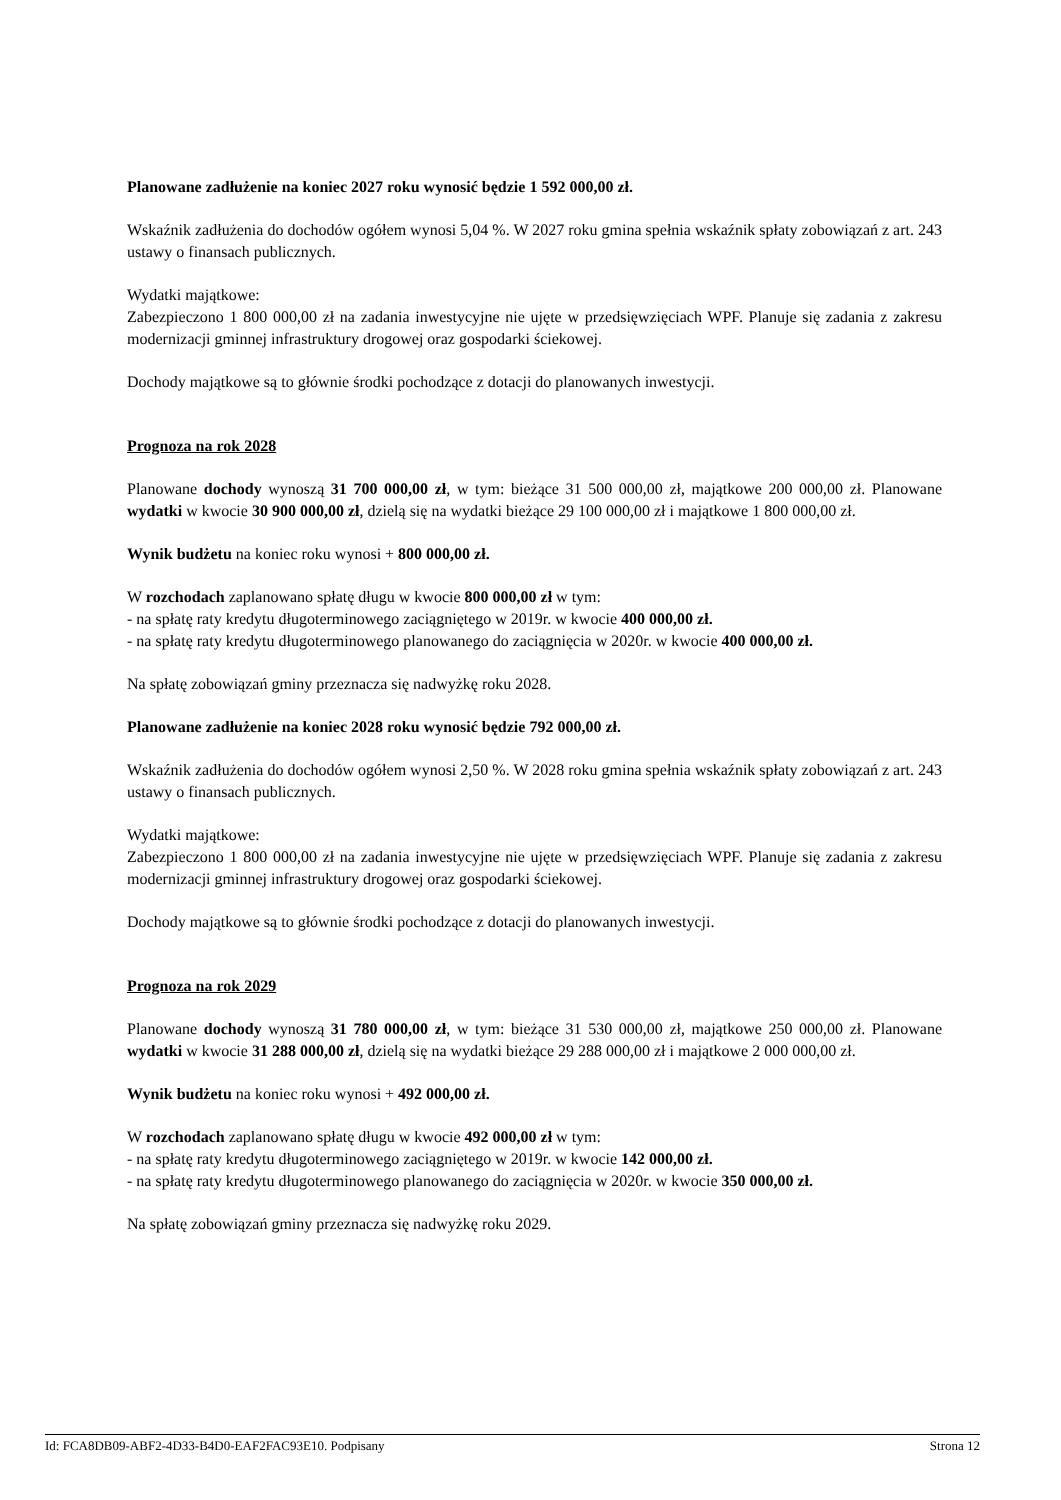Planowane zadłużenie na koniec 2027 roku wynosić będzie 1 592 000,00 zł.
Wskaźnik zadłużenia do dochodów ogółem wynosi 5,04 %. W 2027 roku gmina spełnia wskaźnik spłaty zobowiązań z art. 243 ustawy o finansach publicznych.
Wydatki majątkowe:
Zabezpieczono 1 800 000,00 zł na zadania inwestycyjne nie ujęte w przedsięwzięciach WPF. Planuje się zadania z zakresu modernizacji gminnej infrastruktury drogowej oraz gospodarki ściekowej.
Dochody majątkowe są to głównie środki pochodzące z dotacji do planowanych inwestycji.
Prognoza na rok 2028
Planowane dochody wynoszą 31 700 000,00 zł, w tym: bieżące 31 500 000,00 zł, majątkowe 200 000,00 zł. Planowane wydatki w kwocie 30 900 000,00 zł, dzielą się na wydatki bieżące 29 100 000,00 zł i majątkowe 1 800 000,00 zł.
Wynik budżetu na koniec roku wynosi + 800 000,00 zł.
W rozchodach zaplanowano spłatę długu w kwocie 800 000,00 zł w tym:
- na spłatę raty kredytu długoterminowego zaciągniętego w 2019r. w kwocie 400 000,00 zł.
- na spłatę raty kredytu długoterminowego planowanego do zaciągnięcia w 2020r. w kwocie 400 000,00 zł.
Na spłatę zobowiązań gminy przeznacza się nadwyżkę roku 2028.
Planowane zadłużenie na koniec 2028 roku wynosić będzie 792 000,00 zł.
Wskaźnik zadłużenia do dochodów ogółem wynosi 2,50 %. W 2028 roku gmina spełnia wskaźnik spłaty zobowiązań z art. 243 ustawy o finansach publicznych.
Wydatki majątkowe:
Zabezpieczono 1 800 000,00 zł na zadania inwestycyjne nie ujęte w przedsięwzięciach WPF. Planuje się zadania z zakresu modernizacji gminnej infrastruktury drogowej oraz gospodarki ściekowej.
Dochody majątkowe są to głównie środki pochodzące z dotacji do planowanych inwestycji.
Prognoza na rok 2029
Planowane dochody wynoszą 31 780 000,00 zł, w tym: bieżące 31 530 000,00 zł, majątkowe 250 000,00 zł. Planowane wydatki w kwocie 31 288 000,00 zł, dzielą się na wydatki bieżące 29 288 000,00 zł i majątkowe 2 000 000,00 zł.
Wynik budżetu na koniec roku wynosi + 492 000,00 zł.
W rozchodach zaplanowano spłatę długu w kwocie 492 000,00 zł w tym:
- na spłatę raty kredytu długoterminowego zaciągniętego w 2019r. w kwocie 142 000,00 zł.
- na spłatę raty kredytu długoterminowego planowanego do zaciągnięcia w 2020r. w kwocie 350 000,00 zł.
Na spłatę zobowiązań gminy przeznacza się nadwyżkę roku 2029.
Id: FCA8DB09-ABF2-4D33-B4D0-EAF2FAC93E10. Podpisany Strona 12